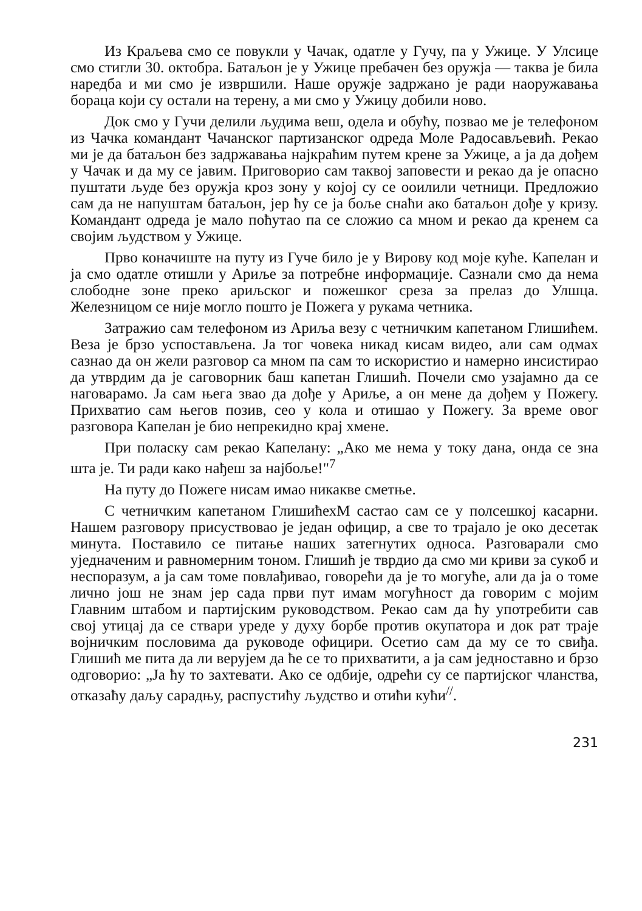Из Краљева смо се повукли у Чачак, одатле у Гучу, па у Ужице. У Улсице смо стигли 30. октобра. Батаљон је у Ужице пребачен без оружја — таква је била наредба и ми смо је извршили. Наше оружје задржано је ради наоружавања бораца који су остали на терену, а ми смо у Ужицу добили ново.
Док смо у Гучи делили људима веш, одела и обућу, позвао ме је телефоном из Чачка командант Чачанског партизанског одреда Моле Радосављевић. Рекао ми је да батаљон без задржавања најкраћим путем крене за Ужице, а ја да дођем у Чачак и да му се јавим. Приговорио сам таквој заповести и рекао да је опасно пуштати људе без оружја кроз зону у којој су се ооилили четници. Предложио сам да не напуштам батаљон, јер ћу се ја боље снаћи ако батаљон дође у кризу. Командант одреда је мало поћутао па се сложио са мном и рекао да кренем са својим људством у Ужице.
Прво коначиште на путу из Гуче било је у Вирову код моје куће. Капелан и ја смо одатле отишли у Ариље за потребне информације. Сазнали смо да нема слободне зоне преко ариљског и пожешког среза за прелаз до Улшца. Железницом се није могло пошто је Пожега у рукама четника.
Затражио сам телефоном из Ариља везу с четничким капетаном Глишићем. Веза је брзо успостављена. Ја тог човека никад кисам видео, али сам одмах сазнао да он жели разговор са мном па сам то искористио и намерно инсистирао да утврдим да је саговорник баш капетан Глишић. Почели смо узајамно да се нагова­рамо. Ја сам њега звао да дође у Ариље, а он мене да дођем у Пожегу. Прихватио сам његов позив, сео у кола и отишао у Пожегу. За време овог разговора Капелан је био непрекидно крај хмене.
При поласку сам рекао Капелану: „Ако ме нема у току дана, онда се зна шта је. Ти ради како нађеш за најбоље!"<sup>7</sup>
На путу до Пожеге нисам имао никакве сметње.
С четничким капетаном ГлишићехМ састао сам се у полсешкој касарни. Нашем разговору присуствовао је један официр, а све то трајало је око десетак минута. Поставило се питање наших затегнутих односа. Разговарали смо уједначеним и равномерним тоном. Глишић је тврдио да смо ми криви за сукоб и неспоразум, а ја сам томе повлађивао, говорећи да је то могуће, али да ја о томе лично још не знам јер сада први пут имам могућност да говорим с мојим Главним штабом и партијским руководством. Рекао сам да ћу употребити сав свој утицај да се ствари уреде у духу борбе против окупатора и док рат траје војничким пословима да руководе официри. Осетио сам да му се то свиђа. Глишић ме пита да ли верујем да ће се то прихватити, а ја сам једноставно и брзо одговорио: „Ја ћу то захтевати. Ако се одбије, одрећи су се партијског чланства, отказаћу даљу сарадњу, распустићу људство и отићи кући<sup>//</sup>.
231